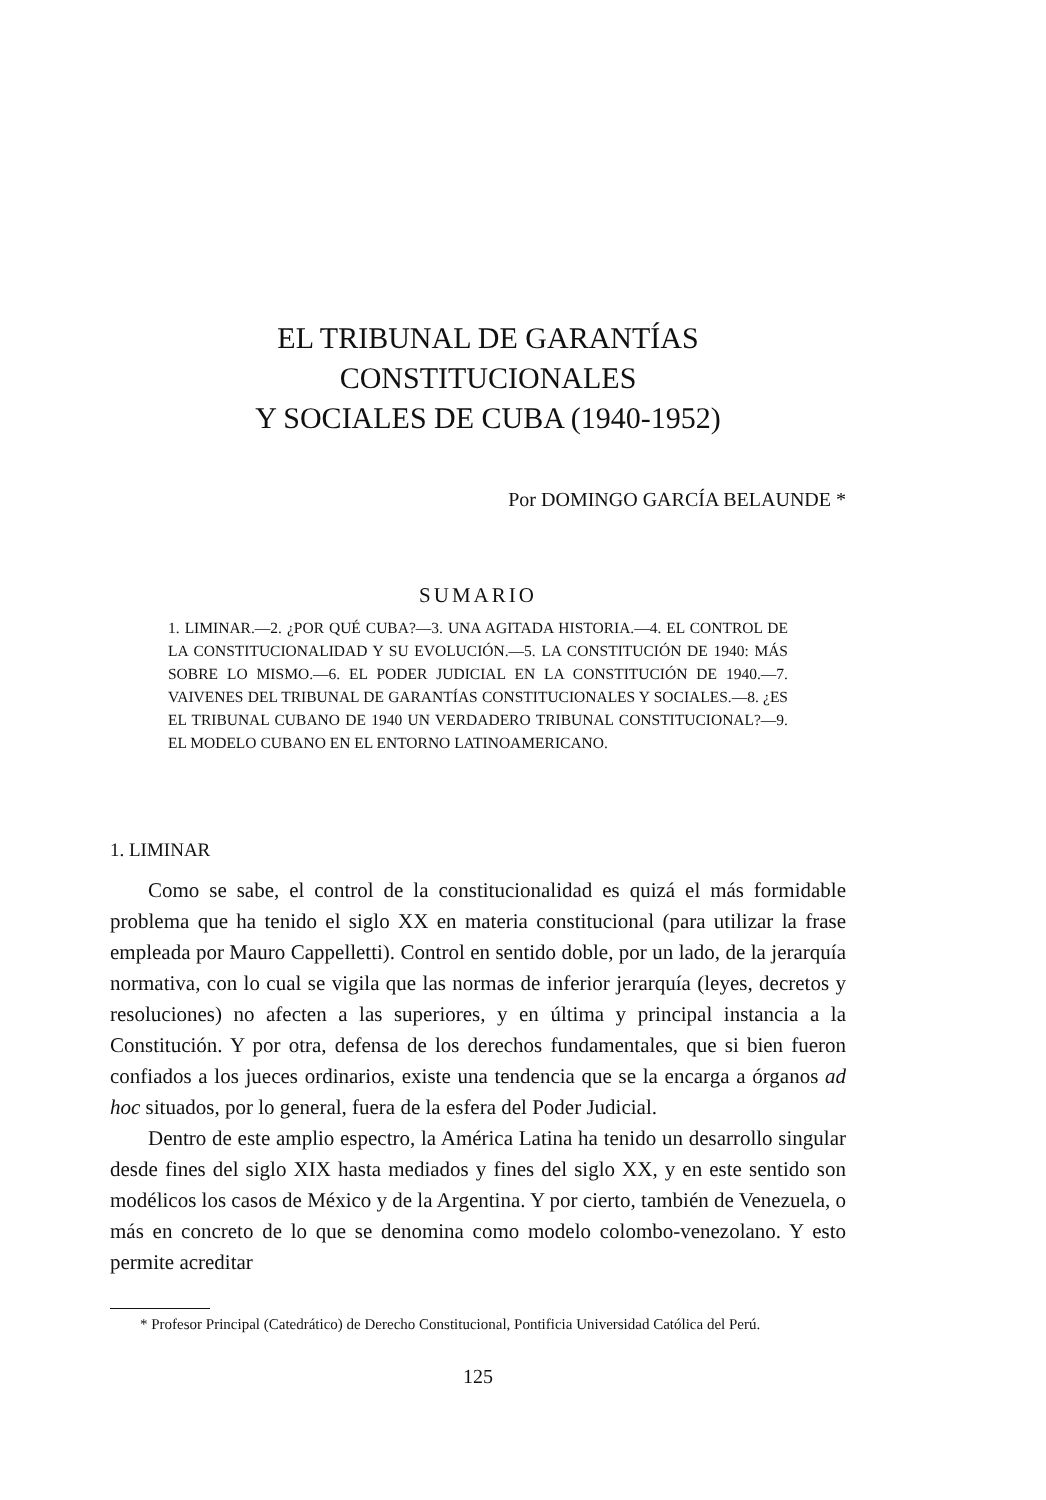EL TRIBUNAL DE GARANTÍAS CONSTITUCIONALES
Y SOCIALES DE CUBA (1940-1952)
Por DOMINGO GARCÍA BELAUNDE *
SUMARIO
1. LIMINAR.—2. ¿POR QUÉ CUBA?—3. UNA AGITADA HISTORIA.—4. EL CONTROL DE LA CONSTITUCIONALIDAD Y SU EVOLUCIÓN.—5. LA CONSTITUCIÓN DE 1940: MÁS SOBRE LO MISMO.—6. EL PODER JUDICIAL EN LA CONSTITUCIÓN DE 1940.—7. VAIVENES DEL TRIBUNAL DE GARANTÍAS CONSTITUCIONALES Y SOCIALES.—8. ¿ES EL TRIBUNAL CUBANO DE 1940 UN VERDADERO TRIBUNAL CONSTITUCIONAL?—9. EL MODELO CUBANO EN EL ENTORNO LATINOAMERICANO.
1. LIMINAR
Como se sabe, el control de la constitucionalidad es quizá el más formidable problema que ha tenido el siglo XX en materia constitucional (para utilizar la frase empleada por Mauro Cappelletti). Control en sentido doble, por un lado, de la jerarquía normativa, con lo cual se vigila que las normas de inferior jerarquía (leyes, decretos y resoluciones) no afecten a las superiores, y en última y principal instancia a la Constitución. Y por otra, defensa de los derechos fundamentales, que si bien fueron confiados a los jueces ordinarios, existe una tendencia que se la encarga a órganos ad hoc situados, por lo general, fuera de la esfera del Poder Judicial.
Dentro de este amplio espectro, la América Latina ha tenido un desarrollo singular desde fines del siglo XIX hasta mediados y fines del siglo XX, y en este sentido son modélicos los casos de México y de la Argentina. Y por cierto, también de Venezuela, o más en concreto de lo que se denomina como modelo colombo-venezolano. Y esto permite acreditar
* Profesor Principal (Catedrático) de Derecho Constitucional, Pontificia Universidad Católica del Perú.
125